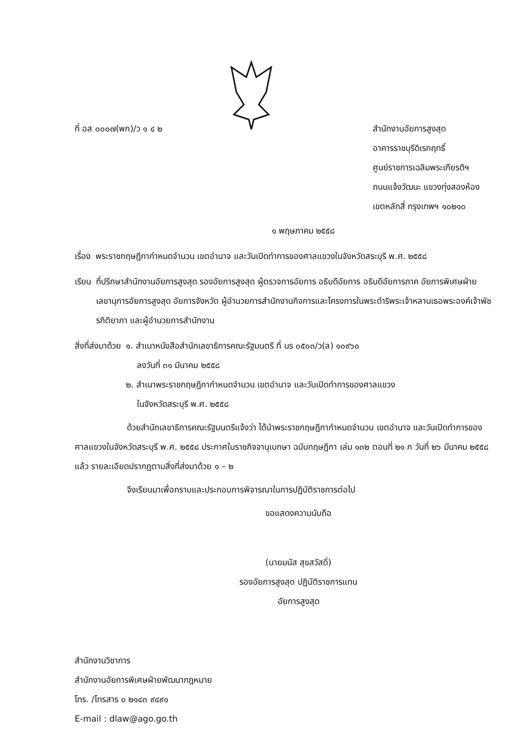ที่ อส ๐๐๐๗(พก)/ว ๑ ๔ ๒ สำนักงานอัยการสูงสุด
อาคารราชบุรีดิเรกฤทธิ์
ศูนย์ราชการเฉลิมพระเกียรติฯ
ถนนแจ้งวัฒนะ แขวงทุ่งสองห้อง
เขตหลักสี่ กรุงเทพฯ ๑๐๒๑๐
๑ พฤษภาคม ๒๕๕๘
เรื่อง พระราชกฤษฎีกากำหนดจำนวน เขตอำนาจ และวันเปิดทำการของศาลแขวงในจังหวัดสระบุรี พ.ศ. ๒๕๕๘
เรียน ที่ปรึกษาสำนักงานอัยการสูงสุด รองอัยการสูงสุด ผู้ตรวจการอัยการ อธิบดีอัยการ อธิบดีอัยการภาค อัยการพิเศษฝ่าย เลขานุการอัยการสูงสุด อัยการจังหวัด ผู้อำนวยการสำนักงานกิจการและโครงการในพระดำริพระเจ้าหลานเธอพระองค์เจ้าพัชรกิติยาภา และผู้อำนวยการสำนักงาน
สิ่งที่ส่งมาด้วย ๑. สำเนาหนังสือสำนักเลขาธิการคณะรัฐมนตรี ที่ นร ๐๕๐๓/ว(ล) ๑๐๙๖๐
ลงวันที่ ๓๑ มีนาคม ๒๕๕๘
๒. สำเนาพระราชกฤษฎีกากำหนดจำนวน เขตอำนาจ และวันเปิดทำการของศาลแขวง
ในจังหวัดสระบุรี พ.ศ. ๒๕๕๘
ด้วยสำนักเลขาธิการคณะรัฐมนตรีแจ้งว่า ได้นำพระราชกฤษฎีกากำหนดจำนวน เขตอำนาจ และวันเปิดทำการของศาลแขวงในจังหวัดสระบุรี พ.ศ. ๒๕๕๘ ประกาศในราชกิจจานุเบกษา ฉบับกฤษฎีกา เล่ม ๑๓๒ ตอนที่ ๒๑ ก วันที่ ๒๖ มีนาคม ๒๕๕๘ แล้ว รายละเอียดปรากฏตามสิ่งที่ส่งมาด้วย ๑ – ๒
จึงเรียนมาเพื่อทราบและประกอบการพิจารณาในการปฏิบัติราชการต่อไป
ขอแสดงความนับถือ
(นายมนัส สุขสวัสดิ์)
รองอัยการสูงสุด ปฏิบัติราชการแทน
อัยการสูงสุด
สำนักงานวิชาการ
สำนักงานอัยการพิเศษฝ่ายพัฒนากฎหมาย
โทร. /โทรสาร ๐ ๒๑๔๓ ๙๔๙๑
E-mail : dlaw@ago.go.th